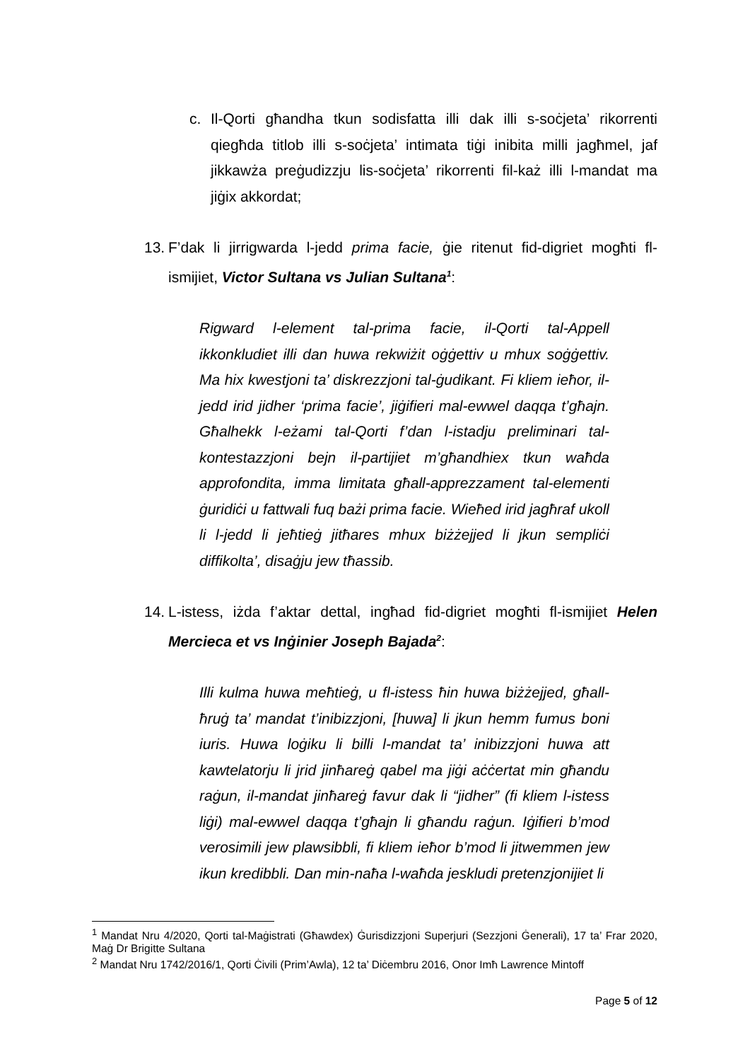c. Il-Qorti għandha tkun sodisfatta illi dak illi s-soċjeta’ rikorrenti qiegħda titlob illi s-soċjeta’ intimata tiġi inibita milli jagħmel, jaf jikkawża preġudizzju lis-soċjeta’ rikorrenti fil-każ illi l-mandat ma jiġix akkordat;
13.
F’dak li jirrigwarda l-jedd prima facie, ġie ritenut fid-digriet mogħti fl-ismijiet, Victor Sultana vs Julian Sultana<sup>1</sup>:
Rigward l-element tal-prima facie, il-Qorti tal-Appell ikkonkludiet illi dan huwa rekwiżit oġġettiv u mhux soġġettiv. Ma hix kwestjoni ta’ diskrezzjoni tal-ġudikant. Fi kliem ieħor, il-jedd irid jidher ‘prima facie’, jiġifieri mal-ewwel daqqa t’għajn. Għalhekk l-eżami tal-Qorti f’dan l-istadju preliminari tal-kontestazzjoni bejn il-partijiet m’għandhiex tkun waħda approfondita, imma limitata għall-apprezzament tal-elementi ġuridiċi u fattwali fuq bażi prima facie. Wieħed irid jagħraf ukoll li l-jedd li jeħtieġ jitħares mhux biżżejjed li jkun sempliċi diffikolta’, disaġju jew tħassib.
14.
L-istess, iżda f’aktar dettal, ingħad fid-digriet mogħti fl-ismijiet Helen Mercieca et vs Inġinier Joseph Bajada<sup>2</sup>:
Illi kulma huwa meħtieġ, u fl-istess ħin huwa biżżejjed, għall-ħruġ ta’ mandat t’inibizzjoni, [huwa] li jkun hemm fumus boni iuris. Huwa loġiku li billi l-mandat ta’ inibizzjoni huwa att kawtelatorju li jrid jinħareġ qabel ma jiġi aċċertat min għandu raġun, il-mandat jinħareġ favur dak li “jidher” (fi kliem l-istess liġi) mal-ewwel daqqa t’għajn li għandu raġun. Iġifieri b’mod verosimili jew plawsibbli, fi kliem ieħor b’mod li jitwemmen jew ikun kredibbli. Dan min-naħa l-waħda jeskludi pretenzjonijiet li
<sup>1</sup> Mandat Nru 4/2020, Qorti tal-Maġistrati (Għawdex) Ġurisdizzjoni Superjuri (Sezzjoni Ġenerali), 17 ta’ Frar 2020, Maġ Dr Brigitte Sultana
<sup>2</sup> Mandat Nru 1742/2016/1, Qorti Ċivili (Prim’Awla), 12 ta’ Diċembru 2016, Onor Imħ Lawrence Mintoff
Page 5 of 12